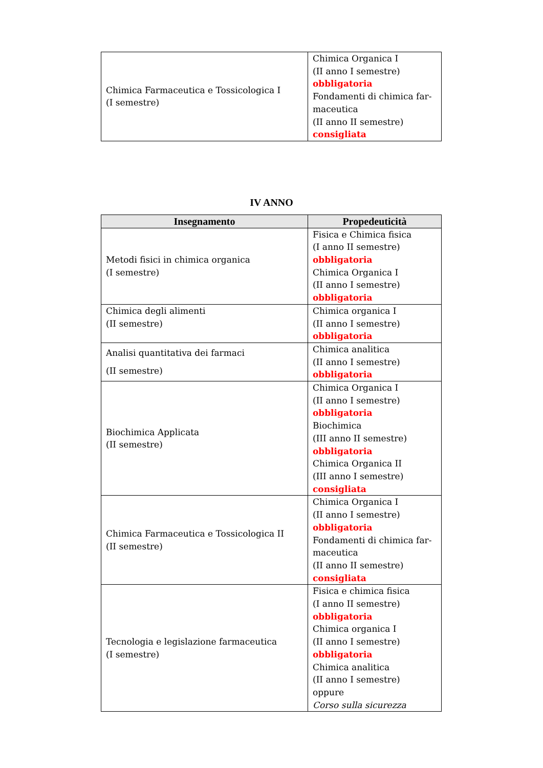| Chimica Farmaceutica e Tossicologica I (I semestre) | Chimica Organica I (II anno I semestre) obbligatoria Fondamenti di chimica far-maceutica (II anno II semestre) consigliata |
IV ANNO
| Insegnamento | Propedeuticità |
| --- | --- |
| Metodi fisici in chimica organica (I semestre) | Fisica e Chimica fisica (I anno II semestre) obbligatoria Chimica Organica I (II anno I semestre) obbligatoria |
| Chimica degli alimenti (II semestre) | Chimica organica I (II anno I semestre) obbligatoria |
| Analisi quantitativa dei farmaci (II semestre) | Chimica analitica (II anno I semestre) obbligatoria |
| Biochimica Applicata (II semestre) | Chimica Organica I (II anno I semestre) obbligatoria Biochimica (III anno II semestre) obbligatoria Chimica Organica II (III anno I semestre) consigliata |
| Chimica Farmaceutica e Tossicologica II (II semestre) | Chimica Organica I (II anno I semestre) obbligatoria Fondamenti di chimica far-maceutica (II anno II semestre) consigliata |
| Tecnologia e legislazione farmaceutica (I semestre) | Fisica e chimica fisica (I anno II semestre) obbligatoria Chimica organica I (II anno I semestre) obbligatoria Chimica analitica (II anno I semestre) oppure Corso sulla sicurezza |